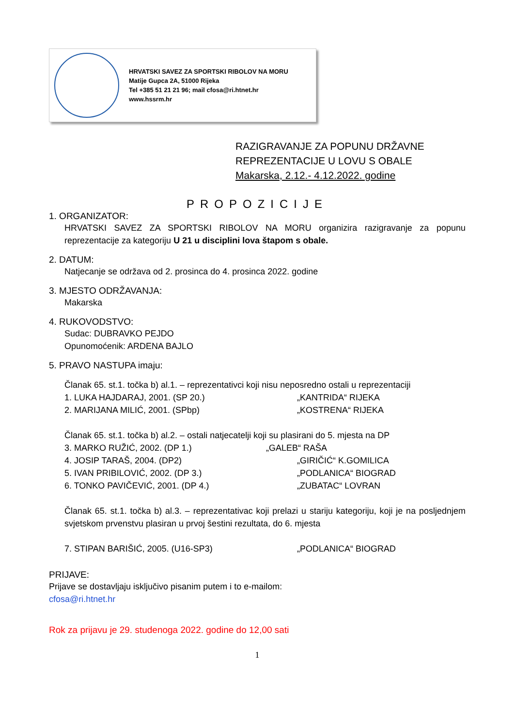HRVATSKI SAVEZ ZA SPORTSKI RIBOLOV NA MORU
Matije Gupca 2A, 51000 Rijeka
Tel +385 51 21 21 96; mail cfosa@ri.htnet.hr
www.hssrm.hr
RAZIGRAVANJE ZA POPUNU DRŽAVNE
REPREZENTACIJE U LOVU S OBALE
Makarska, 2.12.- 4.12.2022. godine
PROPOZICIJE
1. ORGANIZATOR:
HRVATSKI SAVEZ ZA SPORTSKI RIBOLOV NA MORU organizira razigravanje za popunu reprezentacije za kategoriju U 21 u disciplini lova štapom s obale.
2. DATUM:
Natjecanje se održava od 2. prosinca do 4. prosinca 2022. godine
3. MJESTO ODRŽAVANJA:
Makarska
4. RUKOVODSTVO:
Sudac: DUBRAVKO PEJDO
Opunomoćenik: ARDENA BAJLO
5. PRAVO NASTUPA imaju:
Članak 65. st.1. točka b) al.1. – reprezentativci koji nisu neposredno ostali u reprezentaciji
1. LUKA HAJDARAJ, 2001. (SP 20.) „KANTRIDA“ RIJEKA
2. MARIJANA MILIĆ, 2001. (SPbp) „KOSTRENA“ RIJEKA
Članak 65. st.1. točka b) al.2. – ostali natjecatelji koji su plasirani do 5. mjesta na DP
3. MARKO RUŽIĆ, 2002. (DP 1.) „GALEB“ RAŠA
4. JOSIP TARAŠ, 2004. (DP2) „GIRIČIĆ“ K.GOMILICA
5. IVAN PRIBILOVIĆ, 2002. (DP 3.) „PODLANICA“ BIOGRAD
6. TONKO PAVIČEVIĆ, 2001. (DP 4.) „ZUBATAC“ LOVRAN
Članak 65. st.1. točka b) al.3. – reprezentativac koji prelazi u stariju kategoriju, koji je na posljednjem svjetskom prvenstvu plasiran u prvoj šestini rezultata, do 6. mjesta
7. STIPAN BARIŠIĆ, 2005. (U16-SP3) „PODLANICA“ BIOGRAD
PRIJAVE:
Prijave se dostavljaju isključivo pisanim putem i to e-mailom:
cfosa@ri.htnet.hr
Rok za prijavu je 29. studenoga 2022. godine do 12,00 sati
1